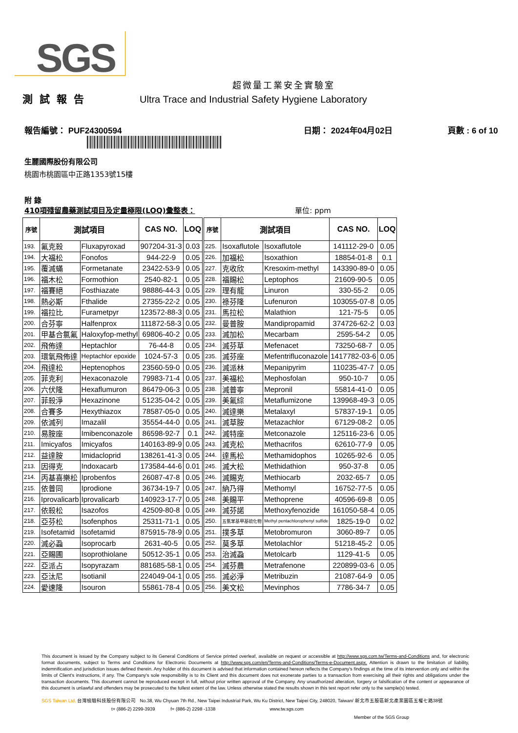SGS
超微量工業安全實驗室
測試報告 Ultra Trace and Industrial Safety Hygiene Laboratory
報告編號： PUF24300594 日期： 2024年04月02日 頁數 : 6 of 10
生麗國際股份有限公司
桃園市桃園區中正路1353號15樓
附 錄
410項殘留農藥測試項目及定量極限(LOQ)彙整表： 單位: ppm
| 序號 | 測試項目 | | CAS NO. | LOQ | 序號 | 測試項目 | | CAS NO. | LOQ |
| --- | --- | --- | --- | --- | --- | --- | --- | --- | --- |
| 193. | 氟克殺 | Fluxapyroxad | 907204-31-3 | 0.03 | 225. | Isoxaflutole | Isoxaflutole | 141112-29-0 | 0.05 |
| 194. | 大福松 | Fonofos | 944-22-9 | 0.05 | 226. | 加福松 | Isoxathion | 18854-01-8 | 0.1 |
| 195. | 覆滅蟎 | Formetanate | 23422-53-9 | 0.05 | 227. | 克收欣 | Kresoxim-methyl | 143390-89-0 | 0.05 |
| 196. | 福木松 | Formothion | 2540-82-1 | 0.05 | 228. | 福賜松 | Leptophos | 21609-90-5 | 0.05 |
| 197. | 福賽絕 | Fosthiazate | 98886-44-3 | 0.05 | 229. | 理有龍 | Linuron | 330-55-2 | 0.05 |
| 198. | 熱必斯 | Fthalide | 27355-22-2 | 0.05 | 230. | 祿芬隆 | Lufenuron | 103055-07-8 | 0.05 |
| 199. | 福拉比 | Furametpyr | 123572-88-3 | 0.05 | 231. | 馬拉松 | Malathion | 121-75-5 | 0.05 |
| 200. | 合芬寧 | Halfenprox | 111872-58-3 | 0.05 | 232. | 曼普胺 | Mandipropamid | 374726-62-2 | 0.03 |
| 201. | 甲基合氯氟 | Haloxyfop-methyl | 69806-40-2 | 0.05 | 233. | 滅加松 | Mecarbam | 2595-54-2 | 0.05 |
| 202. | 飛佈達 | Heptachlor | 76-44-8 | 0.05 | 234. | 滅芬草 | Mefenacet | 73250-68-7 | 0.05 |
| 203. | 環氧飛佈達 | Heptachlor epoxide | 1024-57-3 | 0.05 | 235. | 滅芬座 | Mefentrifluconazole | 1417782-03-6 | 0.05 |
| 204. | 飛達松 | Heptenophos | 23560-59-0 | 0.05 | 236. | 滅派林 | Mepanipyrim | 110235-47-7 | 0.05 |
| 205. | 菲克利 | Hexaconazole | 79983-71-4 | 0.05 | 237. | 美福松 | Mephosfolan | 950-10-7 | 0.05 |
| 206. | 六伏隆 | Hexaflumuron | 86479-06-3 | 0.05 | 238. | 滅普寧 | Mepronil | 55814-41-0 | 0.05 |
| 207. | 菲殺淨 | Hexazinone | 51235-04-2 | 0.05 | 239. | 美氟綜 | Metaflumizone | 139968-49-3 | 0.05 |
| 208. | 合賽多 | Hexythiazox | 78587-05-0 | 0.05 | 240. | 滅達樂 | Metalaxyl | 57837-19-1 | 0.05 |
| 209. | 依滅列 | Imazalil | 35554-44-0 | 0.05 | 241. | 滅草胺 | Metazachlor | 67129-08-2 | 0.05 |
| 210. | 易胺座 | Imibenconazole | 86598-92-7 | 0.1 | 242. | 滅特座 | Metconazole | 125116-23-6 | 0.05 |
| 211. | Imicyafos | Imicyafos | 140163-89-9 | 0.05 | 243. | 滅克松 | Methacrifos | 62610-77-9 | 0.05 |
| 212. | 益達胺 | Imidacloprid | 138261-41-3 | 0.05 | 244. | 達馬松 | Methamidophos | 10265-92-6 | 0.05 |
| 213. | 因得克 | Indoxacarb | 173584-44-6 | 0.01 | 245. | 滅大松 | Methidathion | 950-37-8 | 0.05 |
| 214. | 丙基喜樂松 | Iprobenfos | 26087-47-8 | 0.05 | 246. | 滅賜克 | Methiocarb | 2032-65-7 | 0.05 |
| 215. | 依普同 | Iprodione | 36734-19-7 | 0.05 | 247. | 納乃得 | Methomyl | 16752-77-5 | 0.05 |
| 216. | Iprovalicarb | Iprovalicarb | 140923-17-7 | 0.05 | 248. | 美賜平 | Methoprene | 40596-69-8 | 0.05 |
| 217. | 依殺松 | Isazofos | 42509-80-8 | 0.05 | 249. | 滅芬諾 | Methoxyfenozide | 161050-58-4 | 0.05 |
| 218. | 亞芬松 | Isofenphos | 25311-71-1 | 0.05 | 250. | 五氯苯基甲基硫化物 | Methyl pentachlorophenyl sulfide | 1825-19-0 | 0.02 |
| 219. | Isofetamid | Isofetamid | 875915-78-9 | 0.05 | 251. | 撲多草 | Metobromuron | 3060-89-7 | 0.05 |
| 220. | 滅必蝨 | Isoprocarb | 2631-40-5 | 0.05 | 252. | 莫多草 | Metolachlor | 51218-45-2 | 0.05 |
| 221. | 亞賜圃 | Isoprothiolane | 50512-35-1 | 0.05 | 253. | 治滅蝨 | Metolcarb | 1129-41-5 | 0.05 |
| 222. | 亞派占 | Isopyrazam | 881685-58-1 | 0.05 | 254. | 滅芬農 | Metrafenone | 220899-03-6 | 0.05 |
| 223. | 亞汰尼 | Isotianil | 224049-04-1 | 0.05 | 255. | 滅必淨 | Metribuzin | 21087-64-9 | 0.05 |
| 224. | 愛速隆 | Isouron | 55861-78-4 | 0.05 | 256. | 美文松 | Mevinphos | 7786-34-7 | 0.05 |
This document is issued by the Company subject to its General Conditions of Service printed overleaf, available on request or accessible at http://www.sgs.com.tw/Terms-and-Conditions and, for electronic format documents, subject to Terms and Conditions for Electronic Documents at http://www.sgs.com/en/Terms-and-Conditions/Terms-e-Document.aspx. Attention is drawn to the limitation of liability, indemnification and jurisdiction issues defined therein. Any holder of this document is advised that information contained hereon reflects the Company's findings at the time of its intervention only and within the limits of Client's instructions, if any. The Company's sole responsibility is to its Client and this document does not exonerate parties to a transaction from exercising all their rights and obligations under the transaction documents. This document cannot be reproduced except in full, without prior written approval of the Company. Any unauthorized alteration, forgery or falsification of the content or appearance of this document is unlawful and offenders may be prosecuted to the fullest extent of the law. Unless otherwise stated the results shown in this test report refer only to the sample(s) tested.
SGS Taiwan Ltd. 台灣檢驗科技股份有限公司 No.38, Wu Chyuan 7th Rd., New Taipei Industrial Park, Wu Ku District, New Taipei City, 248020, Taiwan/ 新北市五股區新北產業園區五權七路38號
t+ (886-2) 2299-3939 f+ (886-2) 2298 -1338 www.tw.sgs.com
Member of the SGS Group